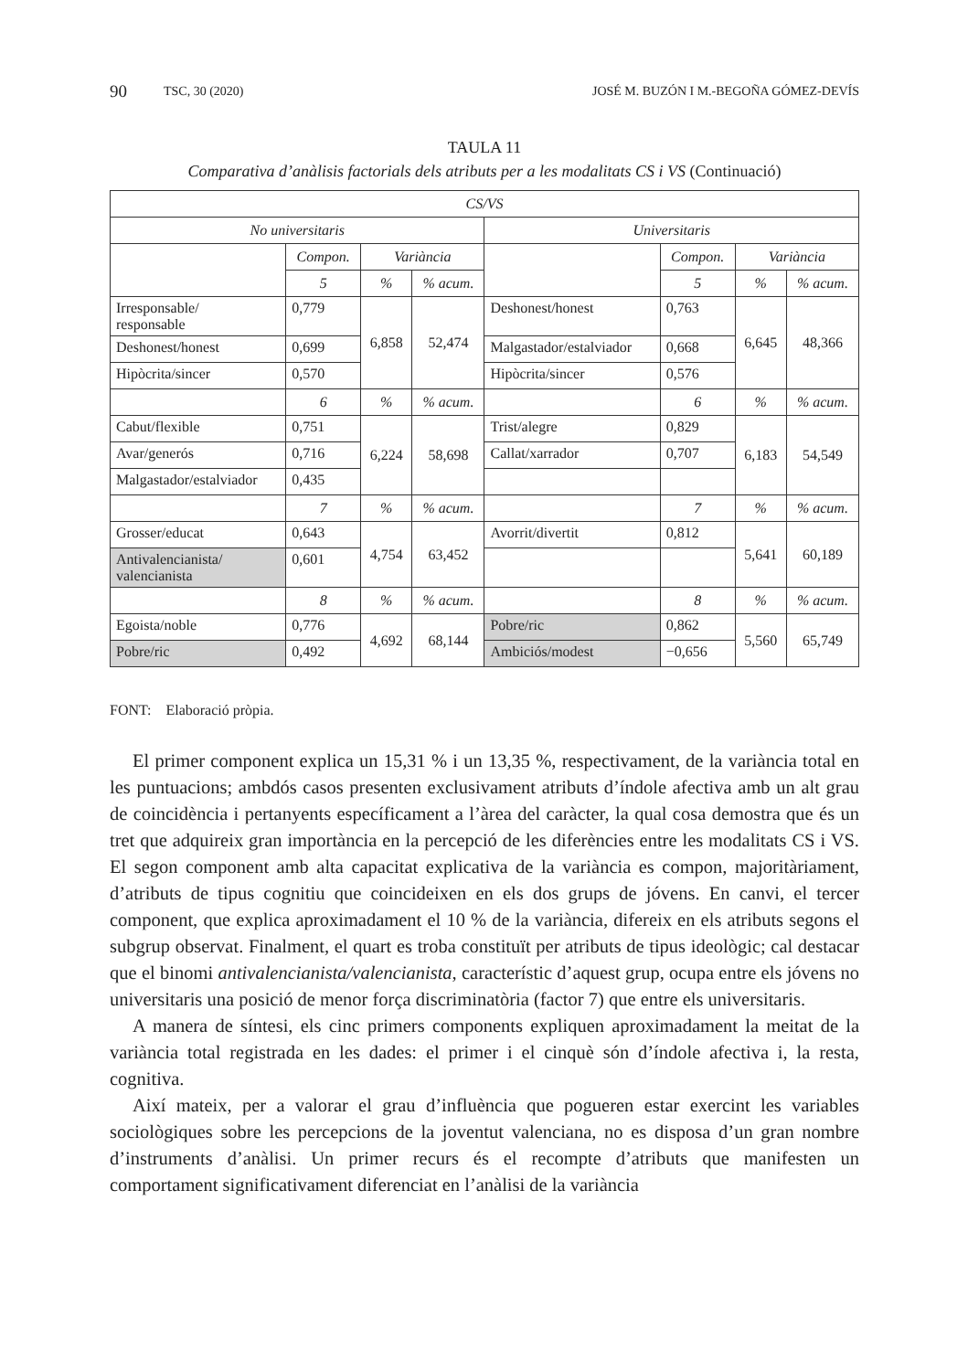90 TSC, 30 (2020) JOSÉ M. BUZÓN I M.-BEGOÑA GÓMEZ-DEVÍS
TAULA 11
Comparativa d’anàlisis factorials dels atributs per a les modalitats CS i VS (Continuació)
| CS/VS | | | | | | | |
| No universitaris | | | | Universitaris | | | |
| | Compon. | Variància | | | Compon. | Variància | |
| | 5 | % | % acum. | | 5 | % | % acum. |
| Irresponsable/ responsable | 0,779 | 6,858 | 52,474 | Deshonest/honest | 0,763 | 6,645 | 48,366 |
| Deshonest/honest | 0,699 | | | Malgastador/estalviador | 0,668 | | |
| Hipòcrita/sincer | 0,570 | | | Hipòcrita/sincer | 0,576 | | |
| | 6 | % | % acum. | | 6 | % | % acum. |
| Cabut/flexible | 0,751 | 6,224 | 58,698 | Trist/alegre | 0,829 | 6,183 | 54,549 |
| Avar/generós | 0,716 | | | Callat/xarrador | 0,707 | | |
| Malgastador/estalviador | 0,435 | | | | | | |
| | 7 | % | % acum. | | 7 | % | % acum. |
| Grosser/educat | 0,643 | 4,754 | 63,452 | Avorrit/divertit | 0,812 | 5,641 | 60,189 |
| Antivalencianista/ valencianista | 0,601 | | | | | | |
| | 8 | % | % acum. | | 8 | % | % acum. |
| Egoista/noble | 0,776 | 4,692 | 68,144 | Pobre/ric | 0,862 | 5,560 | 65,749 |
| Pobre/ric | 0,492 | | | Ambiciós/modest | −0,656 | | |
FONT: Elaboració pròpia.
El primer component explica un 15,31 % i un 13,35 %, respectivament, de la variància total en les puntuacions; ambdós casos presenten exclusivament atributs d’índole afectiva amb un alt grau de coincidència i pertanyents específicament a l’àrea del caràcter, la qual cosa demostra que és un tret que adquireix gran importància en la percepció de les diferències entre les modalitats CS i VS. El segon component amb alta capacitat explicativa de la variància es compon, majoritàriament, d’atributs de tipus cognitiu que coincideixen en els dos grups de jóvens. En canvi, el tercer component, que explica aproximadament el 10 % de la variància, difereix en els atributs segons el subgrup observat. Finalment, el quart es troba constituït per atributs de tipus ideològic; cal destacar que el binomi antivalencianista/valencianista, característic d’aquest grup, ocupa entre els jóvens no universitaris una posició de menor força discriminatòria (factor 7) que entre els universitaris.
A manera de síntesi, els cinc primers components expliquen aproximadament la meitat de la variància total registrada en les dades: el primer i el cinquè són d’índole afectiva i, la resta, cognitiva.
Així mateix, per a valorar el grau d’influència que pogueren estar exercint les variables sociològiques sobre les percepcions de la joventut valenciana, no es disposa d’un gran nombre d’instruments d’anàlisi. Un primer recurs és el recompte d’atributs que manifesten un comportament significativament diferenciat en l’anàlisi de la variància